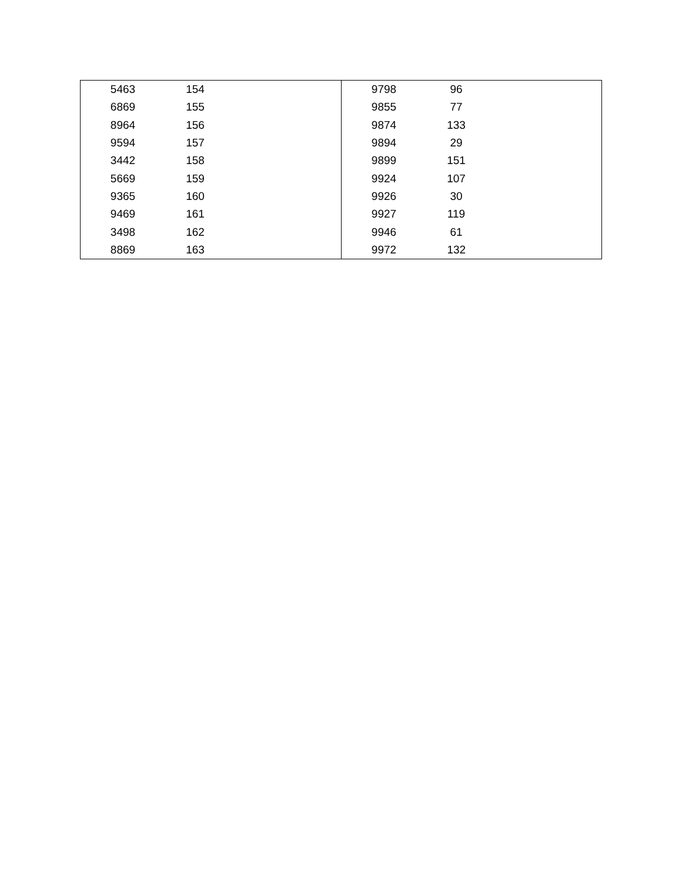| 5463 | 154 | |
| 6869 | 155 | |
| 8964 | 156 | |
| 9594 | 157 | |
| 3442 | 158 | |
| 5669 | 159 | |
| 9365 | 160 | |
| 9469 | 161 | |
| 3498 | 162 | |
| 8869 | 163 | |
| 9798 | 96 | |
| 9855 | 77 | |
| 9874 | 133 | |
| 9894 | 29 | |
| 9899 | 151 | |
| 9924 | 107 | |
| 9926 | 30 | |
| 9927 | 119 | |
| 9946 | 61 | |
| 9972 | 132 | |